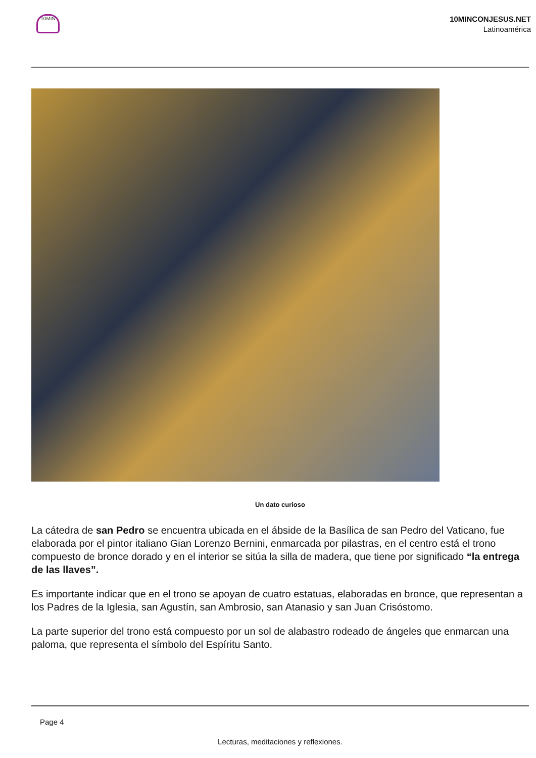10MIN
10MINCONJESUS.NET
Latinoamérica
Un dato curioso
La cátedra de san Pedro se encuentra ubicada en el ábside de la Basílica de san Pedro del Vaticano, fue elaborada por el pintor italiano Gian Lorenzo Bernini, enmarcada por pilastras, en el centro está el trono compuesto de bronce dorado y en el interior se sitúa la silla de madera, que tiene por significado “la entrega de las llaves”.
Es importante indicar que en el trono se apoyan de cuatro estatuas, elaboradas en bronce, que representan a los Padres de la Iglesia, san Agustín, san Ambrosio, san Atanasio y san Juan Crisóstomo.
La parte superior del trono está compuesto por un sol de alabastro rodeado de ángeles que enmarcan una paloma, que representa el símbolo del Espíritu Santo.
Page 4
Lecturas, meditaciones y reflexiones.